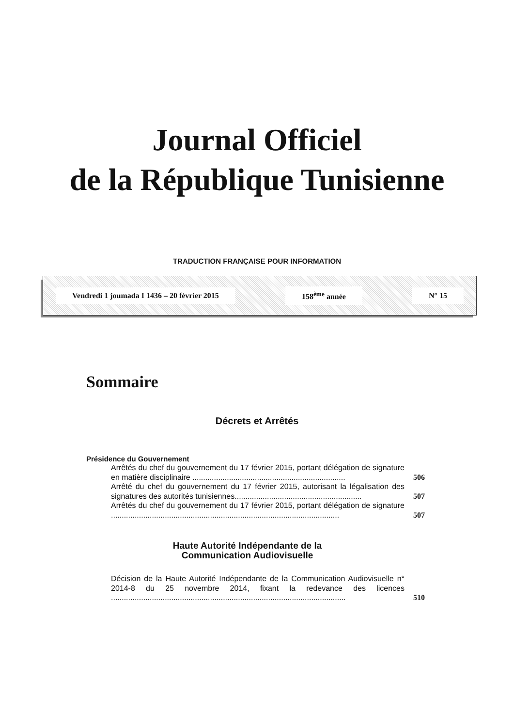Journal Officiel
de la République Tunisienne
TRADUCTION FRANÇAISE POUR INFORMATION
Vendredi 1 joumada I 1436 – 20 février 2015 158<sup>ème</sup> année N° 15
Sommaire
Décrets et Arrêtés
Présidence du Gouvernement
Arrêtés du chef du gouvernement du 17 février 2015, portant délégation de signature en matière disciplinaire .......................................................................
506
Arrêté du chef du gouvernement du 17 février 2015, autorisant la légalisation des signatures des autorités tunisiennes...........................................................
507
Arrêtés du chef du gouvernement du 17 février 2015, portant délégation de signature ..........................................................................................................
507
Haute Autorité Indépendante de la
Communication Audiovisuelle
Décision de la Haute Autorité Indépendante de la Communication Audiovisuelle n° 2014-8 du 25 novembre 2014, fixant la redevance des licences .............................................................................................................
510